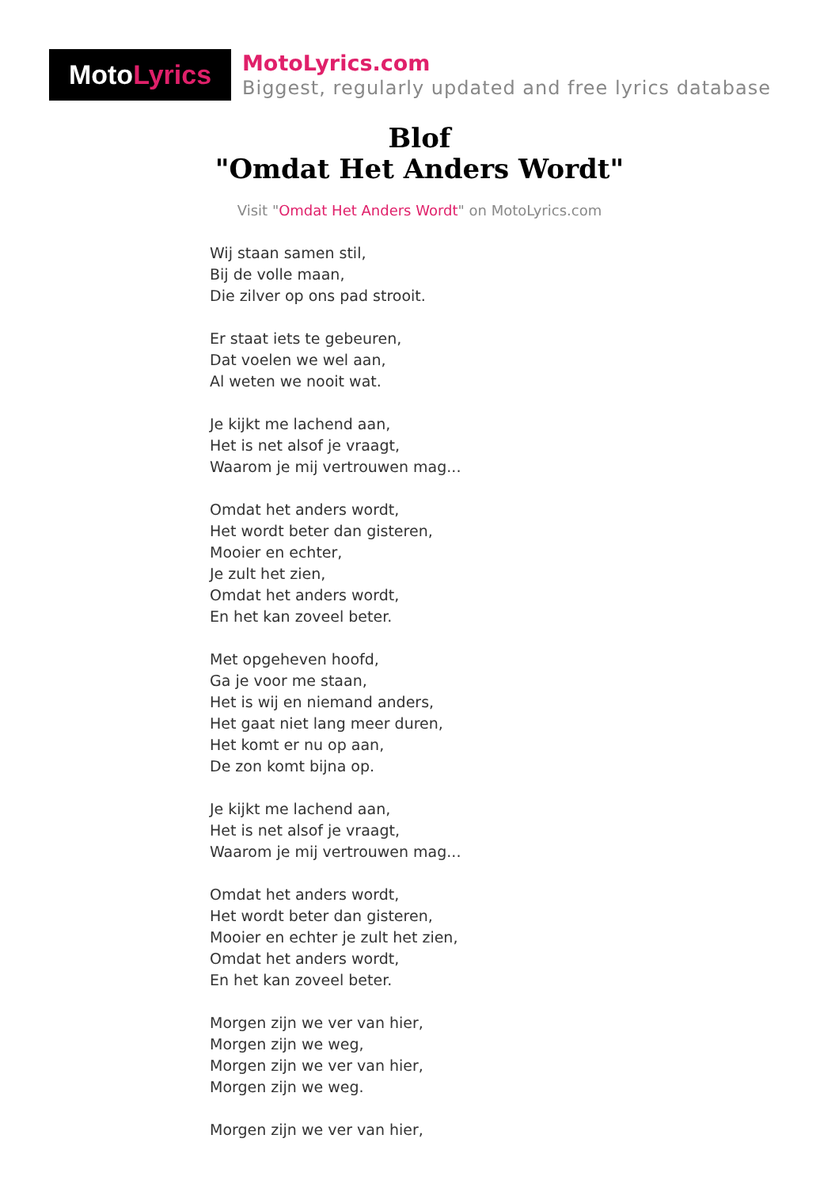Moto Lyrics
MotoLyrics.com
Biggest, regularly updated and free lyrics database
Blof
"Omdat Het Anders Wordt"
Visit "Omdat Het Anders Wordt" on MotoLyrics.com
Wij staan samen stil,
Bij de volle maan,
Die zilver op ons pad strooit.
Er staat iets te gebeuren,
Dat voelen we wel aan,
Al weten we nooit wat.
Je kijkt me lachend aan,
Het is net alsof je vraagt,
Waarom je mij vertrouwen mag...
Omdat het anders wordt,
Het wordt beter dan gisteren,
Mooier en echter,
Je zult het zien,
Omdat het anders wordt,
En het kan zoveel beter.
Met opgeheven hoofd,
Ga je voor me staan,
Het is wij en niemand anders,
Het gaat niet lang meer duren,
Het komt er nu op aan,
De zon komt bijna op.
Je kijkt me lachend aan,
Het is net alsof je vraagt,
Waarom je mij vertrouwen mag...
Omdat het anders wordt,
Het wordt beter dan gisteren,
Mooier en echter je zult het zien,
Omdat het anders wordt,
En het kan zoveel beter.
Morgen zijn we ver van hier,
Morgen zijn we weg,
Morgen zijn we ver van hier,
Morgen zijn we weg.
Morgen zijn we ver van hier,